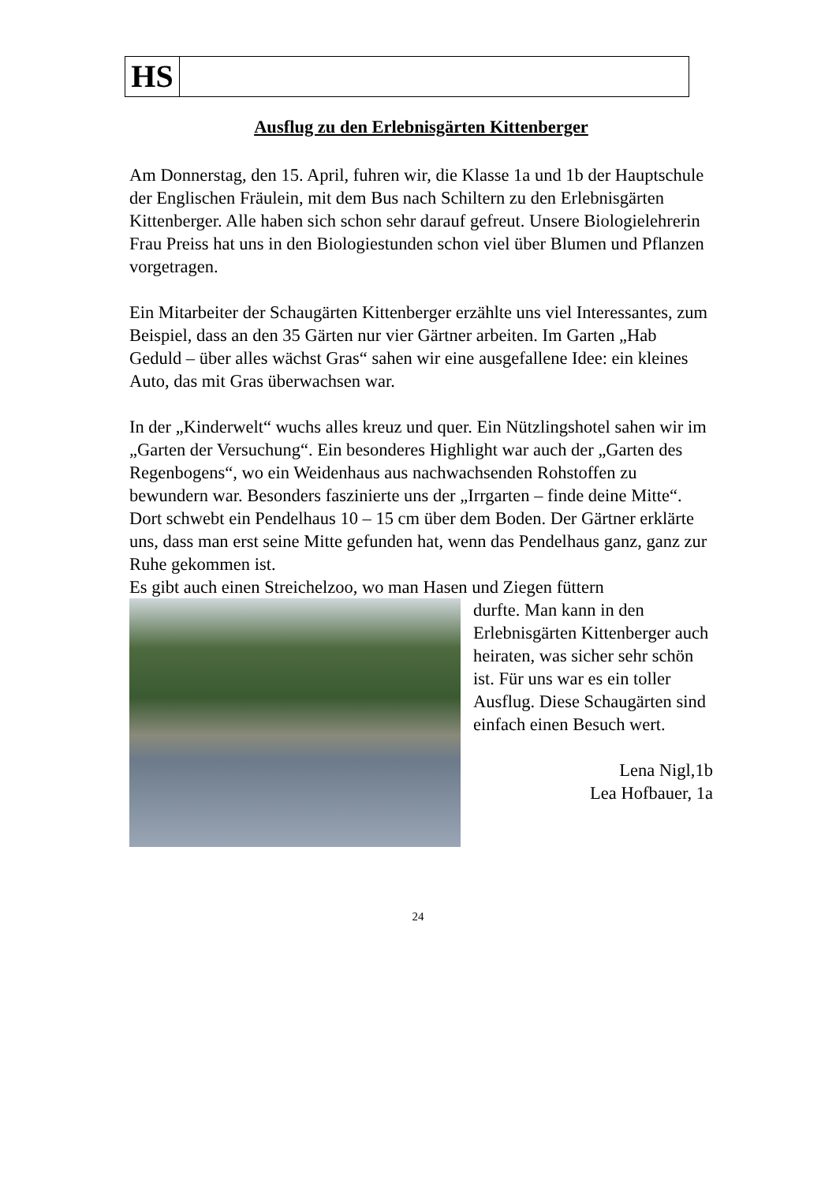HS
Ausflug zu den Erlebnisgärten Kittenberger
Am Donnerstag, den 15. April, fuhren wir, die Klasse 1a und 1b der Hauptschule der Englischen Fräulein, mit dem Bus nach Schiltern zu den Erlebnisgärten Kittenberger. Alle haben sich schon sehr darauf gefreut. Unsere Biologielehrerin Frau Preiss hat uns in den Biologiestunden schon viel über Blumen und Pflanzen vorgetragen.
Ein Mitarbeiter der Schaugärten Kittenberger erzählte uns viel Interessantes, zum Beispiel, dass an den 35 Gärten nur vier Gärtner arbeiten. Im Garten „Hab Geduld – über alles wächst Gras“ sahen wir eine ausgefallene Idee: ein kleines Auto, das mit Gras überwachsen war.
In der „Kinderwelt“ wuchs alles kreuz und quer. Ein Nützlingshotel sahen wir im „Garten der Versuchung“. Ein besonderes Highlight war auch der „Garten des Regenbogens“, wo ein Weidenhaus aus nachwachsenden Rohstoffen zu bewundern war. Besonders faszinierte uns der „Irrgarten – finde deine Mitte“. Dort schwebt ein Pendelhaus 10 – 15 cm über dem Boden. Der Gärtner erklärte uns, dass man erst seine Mitte gefunden hat, wenn das Pendelhaus ganz, ganz zur Ruhe gekommen ist.
Es gibt auch einen Streichelzoo, wo man Hasen und Ziegen füttern
durfte. Man kann in den Erlebnisgärten Kittenberger auch heiraten, was sicher sehr schön ist. Für uns war es ein toller Ausflug. Diese Schaugärten sind einfach einen Besuch wert.
Lena Nigl,1b
Lea Hofbauer, 1a
24